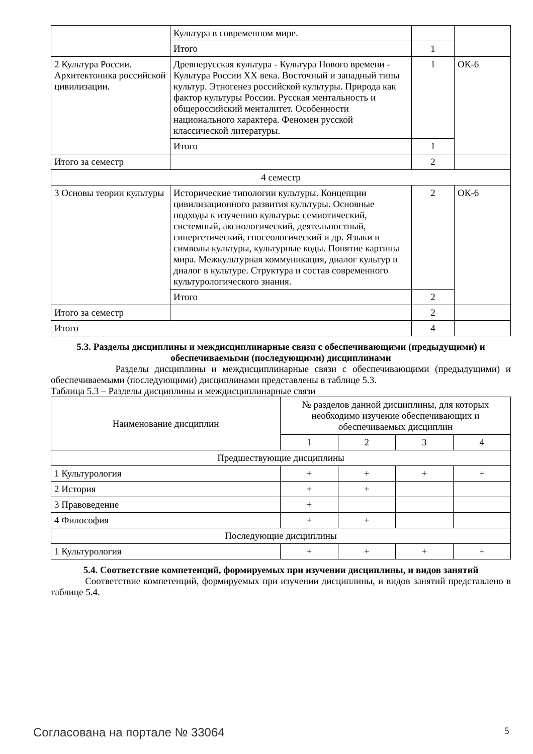| | Культура в современном мире. | | |
| | Итого | 1 | |
| 2 Культура России. Архитектоника российской цивилизации. | Древнерусская культура - Культура Нового времени - Культура России XX века. Восточный и западный типы культур. Этногенез российской культуры. Природа как фактор культуры России. Русская ментальность и общероссийский менталитет. Особенности национального характера. Феномен русской классической литературы. | 1 | ОК-6 |
| | Итого | 1 | |
| Итого за семестр | | 2 | |
| 4 семестр | | | |
| 3 Основы теории культуры | Исторические типологии культуры. Концепции цивилизационного развития культуры. Основные подходы к изучению культуры: семиотический, системный, аксиологический, деятельностный, синергетический, гносеологический и др. Языки и символы культуры, культурные коды. Понятие картины мира. Межкультурная коммуникация, диалог культур и диалог в культуре. Структура и состав современного культурологического знания. | 2 | ОК-6 |
| | Итого | 2 | |
| Итого за семестр | | 2 | |
| Итого | | 4 | |
5.3. Разделы дисциплины и междисциплинарные связи с обеспечивающими (предыдущими) и обеспечиваемыми (последующими) дисциплинами
Разделы дисциплины и междисциплинарные связи с обеспечивающими (предыдущими) и обеспечиваемыми (последующими) дисциплинами представлены в таблице 5.3.
Таблица 5.3 – Разделы дисциплины и междисциплинарные связи
| Наименование дисциплин | № разделов данной дисциплины, для которых необходимо изучение обеспечивающих и обеспечиваемых дисциплин | | | |
| --- | --- | --- | --- | --- |
| | 1 | 2 | 3 | 4 |
| Предшествующие дисциплины | | | | |
| 1 Культурология | + | + | + | + |
| 2 История | + | + | | |
| 3 Правоведение | + | | | |
| 4 Философия | + | + | | |
| Последующие дисциплины | | | | |
| 1 Культурология | + | + | + | + |
5.4. Соответствие компетенций, формируемых при изучении дисциплины, и видов занятий
Соответствие компетенций, формируемых при изучении дисциплины, и видов занятий представлено в таблице 5.4.
Согласована на портале № 33064 5